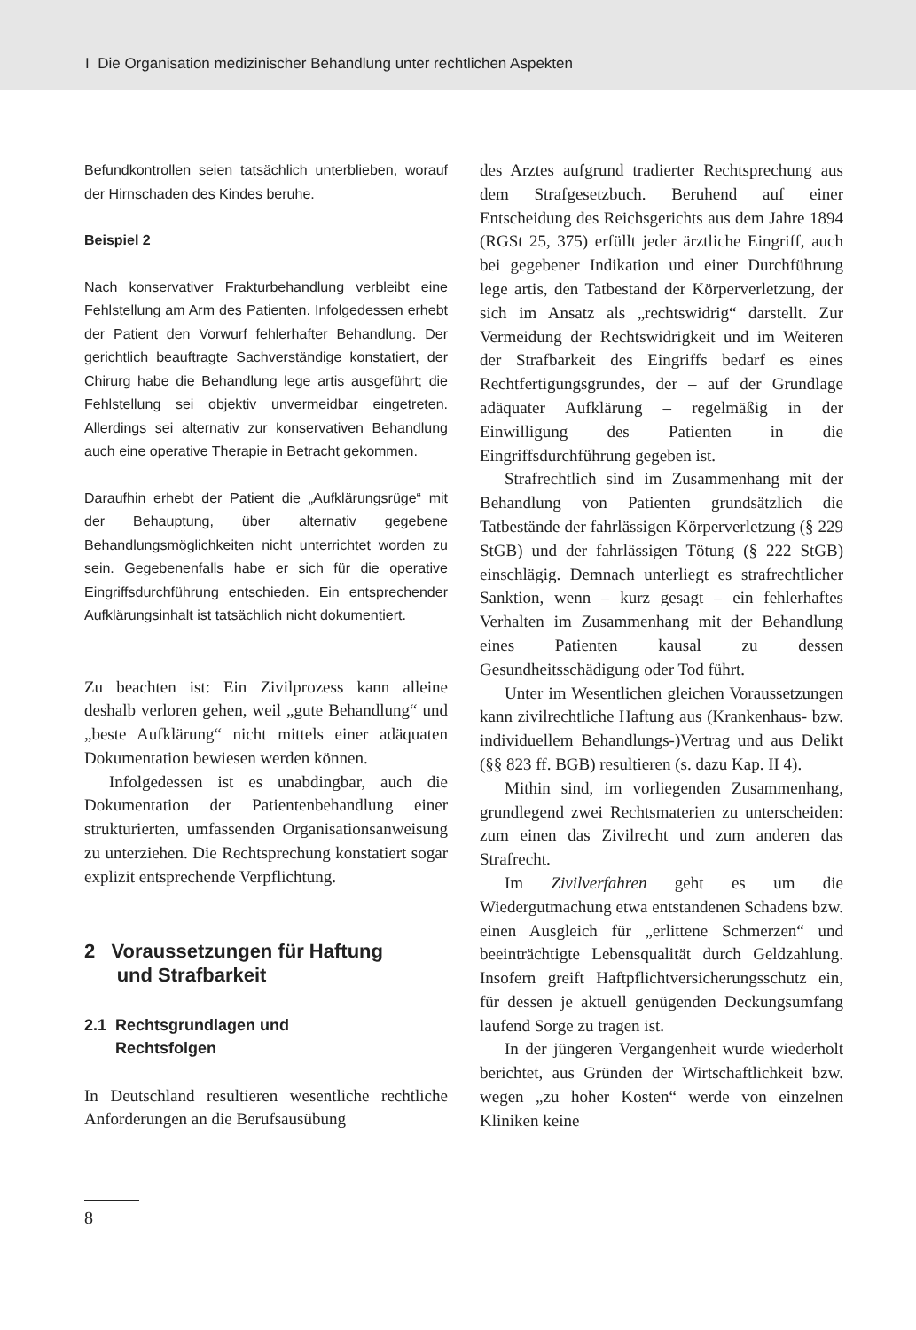I Die Organisation medizinischer Behandlung unter rechtlichen Aspekten
Befundkontrollen seien tatsächlich unterblieben, worauf der Hirnschaden des Kindes beruhe.
Beispiel 2
Nach konservativer Frakturbehandlung verbleibt eine Fehlstellung am Arm des Patienten. Infolgedessen erhebt der Patient den Vorwurf fehlerhafter Behandlung. Der gerichtlich beauftragte Sachverständige konstatiert, der Chirurg habe die Behandlung lege artis ausgeführt; die Fehlstellung sei objektiv unvermeidbar eingetreten. Allerdings sei alternativ zur konservativen Behandlung auch eine operative Therapie in Betracht gekommen.
Daraufhin erhebt der Patient die „Aufklärungsrüge“ mit der Behauptung, über alternativ gegebene Behandlungsmöglichkeiten nicht unterrichtet worden zu sein. Gegebenenfalls habe er sich für die operative Eingriffsdurchführung entschieden. Ein entsprechender Aufklärungsinhalt ist tatsächlich nicht dokumentiert.
Zu beachten ist: Ein Zivilprozess kann alleine deshalb verloren gehen, weil „gute Behandlung“ und „beste Aufklärung“ nicht mittels einer adäquaten Dokumentation bewiesen werden können.
Infolgedessen ist es unabdingbar, auch die Dokumentation der Patientenbehandlung einer strukturierten, umfassenden Organisationsanweisung zu unterziehen. Die Rechtsprechung konstatiert sogar explizit entsprechende Verpflichtung.
2 Voraussetzungen für Haftung
und Strafbarkeit
2.1 Rechtsgrundlagen und
Rechtsfolgen
In Deutschland resultieren wesentliche rechtliche Anforderungen an die Berufsausübung
des Arztes aufgrund tradierter Rechtsprechung aus dem Strafgesetzbuch. Beruhend auf einer Entscheidung des Reichsgerichts aus dem Jahre 1894 (RGSt 25, 375) erfüllt jeder ärztliche Eingriff, auch bei gegebener Indikation und einer Durchführung lege artis, den Tatbestand der Körperverletzung, der sich im Ansatz als „rechtswidrig“ darstellt. Zur Vermeidung der Rechtswidrigkeit und im Weiteren der Strafbarkeit des Eingriffs bedarf es eines Rechtfertigungsgrundes, der – auf der Grundlage adäquater Aufklärung – regelmäßig in der Einwilligung des Patienten in die Eingriffsdurchführung gegeben ist.
Strafrechtlich sind im Zusammenhang mit der Behandlung von Patienten grundsätzlich die Tatbestände der fahrlässigen Körperverletzung (§ 229 StGB) und der fahrlässigen Tötung (§ 222 StGB) einschlägig. Demnach unterliegt es strafrechtlicher Sanktion, wenn – kurz gesagt – ein fehlerhaftes Verhalten im Zusammenhang mit der Behandlung eines Patienten kausal zu dessen Gesundheitsschädigung oder Tod führt.
Unter im Wesentlichen gleichen Voraussetzungen kann zivilrechtliche Haftung aus (Krankenhaus- bzw. individuellem Behandlungs-)Vertrag und aus Delikt (§§ 823 ff. BGB) resultieren (s. dazu Kap. II 4).
Mithin sind, im vorliegenden Zusammenhang, grundlegend zwei Rechtsmaterien zu unterscheiden: zum einen das Zivilrecht und zum anderen das Strafrecht.
Im Zivilverfahren geht es um die Wiedergutmachung etwa entstandenen Schadens bzw. einen Ausgleich für „erlittene Schmerzen“ und beeinträchtigte Lebensqualität durch Geldzahlung. Insofern greift Haftpflichtversicherungsschutz ein, für dessen je aktuell genügenden Deckungsumfang laufend Sorge zu tragen ist.
In der jüngeren Vergangenheit wurde wiederholt berichtet, aus Gründen der Wirtschaftlichkeit bzw. wegen „zu hoher Kosten“ werde von einzelnen Kliniken keine
8